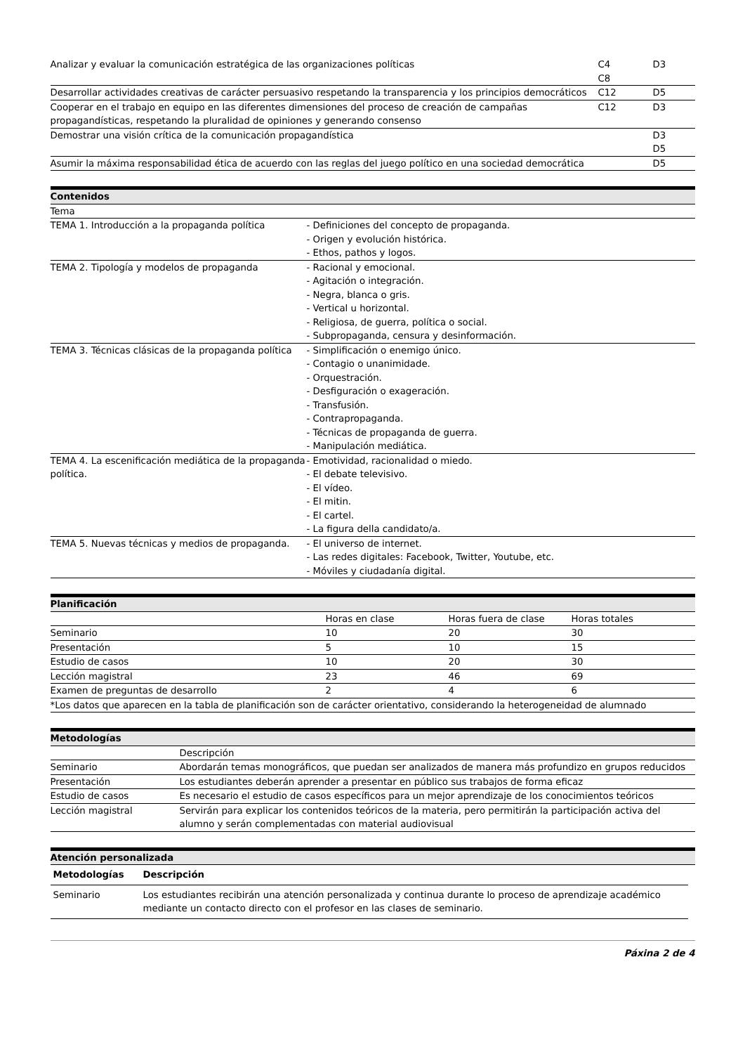| Analizar y evaluar la comunicación estratégica de las organizaciones políticas | C4 C8 | D3 |
| Desarrollar actividades creativas de carácter persuasivo respetando la transparencia y los principios democráticos | C12 | D5 |
| Cooperar en el trabajo en equipo en las diferentes dimensiones del proceso de creación de campañas propagandísticas, respetando la pluralidad de opiniones y generando consenso | C12 | D3 |
| Demostrar una visión crítica de la comunicación propagandística | | D3 D5 |
| Asumir la máxima responsabilidad ética de acuerdo con las reglas del juego político en una sociedad democrática | | D5 |
| Contenidos | |
| Tema | |
| TEMA 1. Introducción a la propaganda política | - Definiciones del concepto de propaganda. - Origen y evolución histórica. - Ethos, pathos y logos. |
| TEMA 2. Tipología y modelos de propaganda | - Racional y emocional. - Agitación o integración. - Negra, blanca o gris. - Vertical u horizontal. - Religiosa, de guerra, política o social. - Subpropaganda, censura y desinformación. |
| TEMA 3. Técnicas clásicas de la propaganda política | - Simplificación o enemigo único. - Contagio o unanimidade. - Orquestración. - Desfiguración o exageración. - Transfusión. - Contrapropaganda. - Técnicas de propaganda de guerra. - Manipulación mediática. |
| TEMA 4. La escenificación mediática de la propaganda política. | - Emotividad, racionalidad o miedo. - El debate televisivo. - El vídeo. - El mitin. - El cartel. - La figura della candidato/a. |
| TEMA 5. Nuevas técnicas y medios de propaganda. | - El universo de internet. - Las redes digitales: Facebook, Twitter, Youtube, etc. - Móviles y ciudadanía digital. |
| Planificación | | | |
| | Horas en clase | Horas fuera de clase | Horas totales |
| Seminario | 10 | 20 | 30 |
| Presentación | 5 | 10 | 15 |
| Estudio de casos | 10 | 20 | 30 |
| Lección magistral | 23 | 46 | 69 |
| Examen de preguntas de desarrollo | 2 | 4 | 6 |
| *Los datos que aparecen en la tabla de planificación son de carácter orientativo, considerando la heterogeneidad de alumnado | | | |
| Metodologías | |
| | Descripción |
| Seminario | Abordarán temas monográficos, que puedan ser analizados de manera más profundizo en grupos reducidos |
| Presentación | Los estudiantes deberán aprender a presentar en público sus trabajos de forma eficaz |
| Estudio de casos | Es necesario el estudio de casos específicos para un mejor aprendizaje de los conocimientos teóricos |
| Lección magistral | Servirán para explicar los contenidos teóricos de la materia, pero permitirán la participación activa del alumno y serán complementadas con material audiovisual |
| Atención personalizada |
| Metodologías | Descripción |
| --- | --- |
| Seminario | Los estudiantes recibirán una atención personalizada y continua durante lo proceso de aprendizaje académico mediante un contacto directo con el profesor en las clases de seminario. |
Páxina 2 de 4